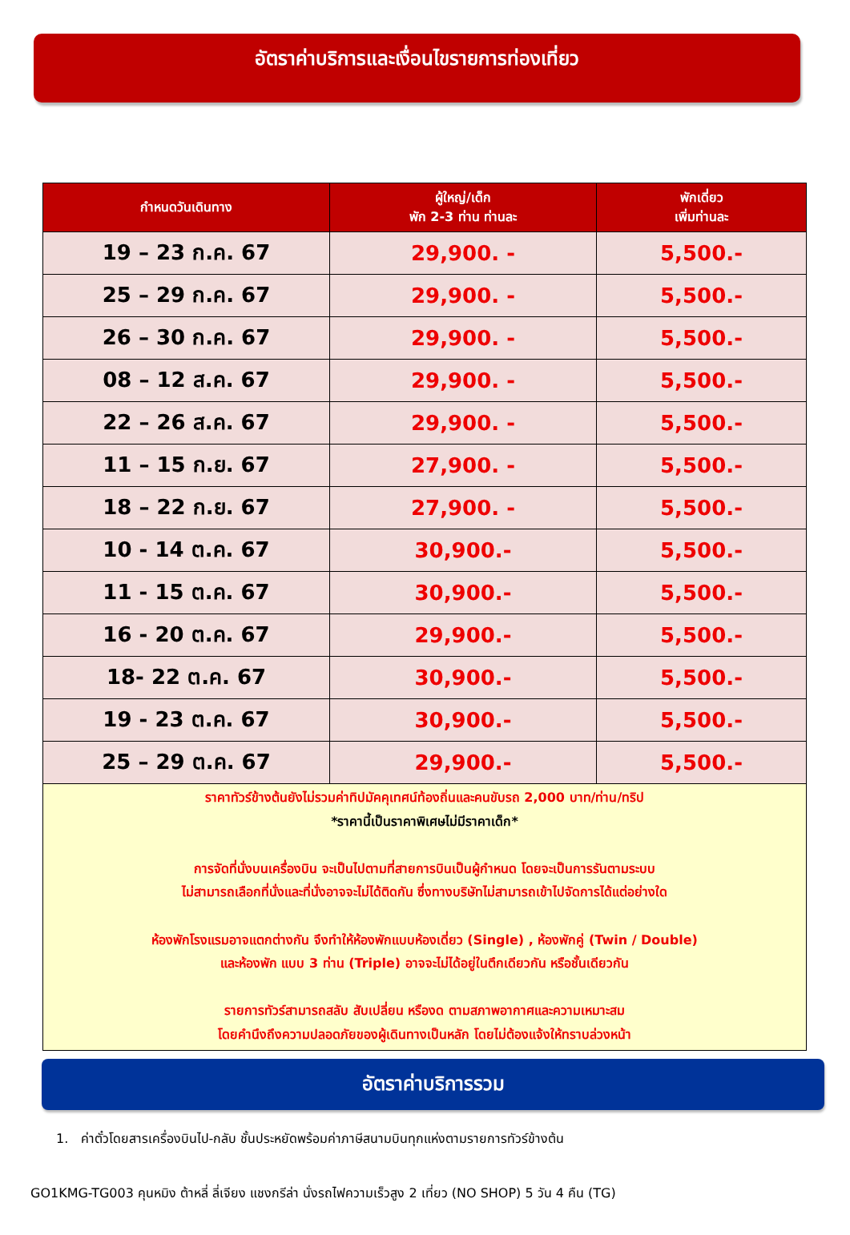อัตราค่าบริการและเงื่อนไขรายการท่องเที่ยว
| กำหนดวันเดินทาง | ผู้ใหญ่/เด็ก พัก 2-3 ท่าน ท่านละ | พักเดี่ยว เพิ่มท่านละ |
| --- | --- | --- |
| 19 – 23 ก.ค. 67 | 29,900. - | 5,500.- |
| 25 – 29 ก.ค. 67 | 29,900. - | 5,500.- |
| 26 – 30 ก.ค. 67 | 29,900. - | 5,500.- |
| 08 – 12 ส.ค. 67 | 29,900. - | 5,500.- |
| 22 – 26 ส.ค. 67 | 29,900. - | 5,500.- |
| 11 – 15 ก.ย. 67 | 27,900. - | 5,500.- |
| 18 – 22 ก.ย. 67 | 27,900. - | 5,500.- |
| 10 - 14 ต.ค. 67 | 30,900.- | 5,500.- |
| 11 - 15 ต.ค. 67 | 30,900.- | 5,500.- |
| 16 - 20 ต.ค. 67 | 29,900.- | 5,500.- |
| 18- 22 ต.ค. 67 | 30,900.- | 5,500.- |
| 19 - 23 ต.ค. 67 | 30,900.- | 5,500.- |
| 25 – 29 ต.ค. 67 | 29,900.- | 5,500.- |
ราคาทัวร์ข้างต้นยังไม่รวมค่าทิปมัคคุเทศน์ท้องถิ่นและคนขับรถ 2,000 บาท/ท่าน/ทริป
*ราคานี้เป็นราคาพิเศษไม่มีราคาเด็ก*
การจัดที่นั่งบนเครื่องบิน จะเป็นไปตามที่สายการบินเป็นผู้กำหนด โดยจะเป็นการรันตามระบบ
ไม่สามารถเลือกที่นั่งและที่นั่งอาจจะไม่ได้ติดกัน ซึ่งทางบริษัทไม่สามารถเข้าไปจัดการได้แต่อย่างใด
ห้องพักโรงแรมอาจแตกต่างกัน จึงทำให้ห้องพักแบบห้องเดี่ยว (Single) , ห้องพักคู่ (Twin / Double)
และห้องพัก แบบ 3 ท่าน (Triple) อาจจะไม่ได้อยู่ในตึกเดียวกัน หรือชั้นเดียวกัน
รายการทัวร์สามารถสลับ สับเปลี่ยน หรืองด ตามสภาพอากาศและความเหมาะสม
โดยคำนึงถึงความปลอดภัยของผู้เดินทางเป็นหลัก โดยไม่ต้องแจ้งให้ทราบล่วงหน้า
อัตราค่าบริการรวม
1. ค่าตั๋วโดยสารเครื่องบินไป-กลับ ชั้นประหยัดพร้อมค่าภาษีสนามบินทุกแห่งตามรายการทัวร์ข้างต้น
GO1KMG-TG003 คุนหมิง ต้าหลี่ ลี่เจียง แชงกรีล่า นั่งรถไฟความเร็วสูง 2 เที่ยว (NO SHOP) 5 วัน 4 คืน (TG)